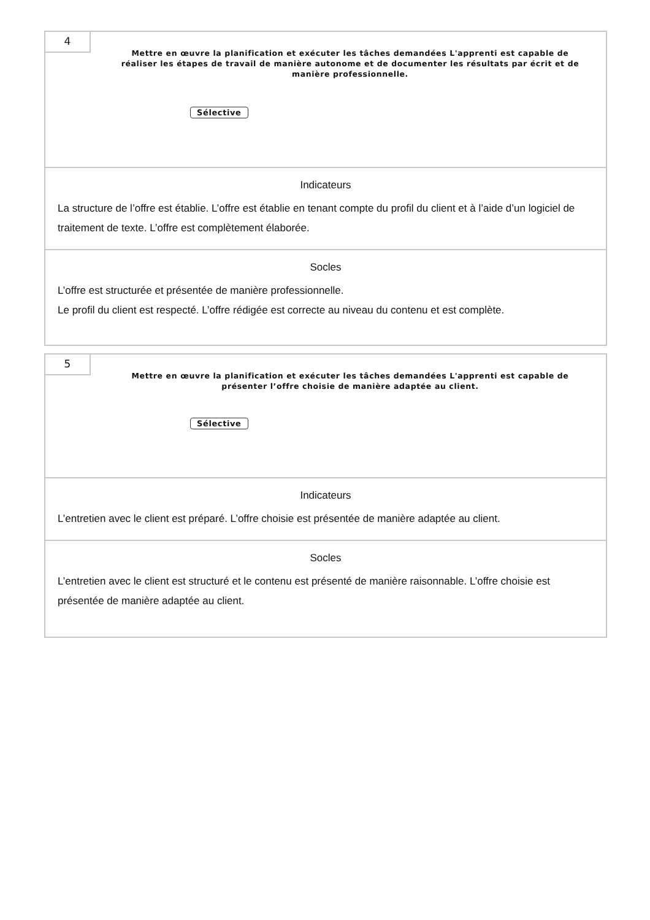4
Mettre en œuvre la planification et exécuter les tâches demandées L'apprenti est capable de réaliser les étapes de travail de manière autonome et de documenter les résultats par écrit et de manière professionnelle.
Sélective
Indicateurs
La structure de l’offre est établie. L’offre est établie en tenant compte du profil du client et à l’aide d’un logiciel de traitement de texte. L’offre est complètement élaborée.
Socles
L’offre est structurée et présentée de manière professionnelle.
Le profil du client est respecté. L’offre rédigée est correcte au niveau du contenu et est complète.
5
Mettre en œuvre la planification et exécuter les tâches demandées L'apprenti est capable de présenter l’offre choisie de manière adaptée au client.
Sélective
Indicateurs
L’entretien avec le client est préparé. L’offre choisie est présentée de manière adaptée au client.
Socles
L’entretien avec le client est structuré et le contenu est présenté de manière raisonnable. L’offre choisie est présentée de manière adaptée au client.